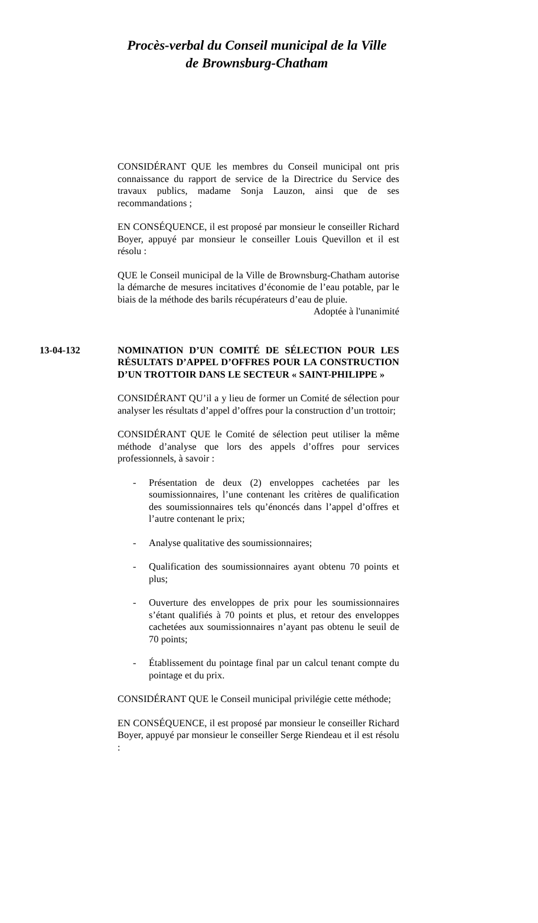Procès-verbal du Conseil municipal de la Ville de Brownsburg-Chatham
CONSIDÉRANT QUE les membres du Conseil municipal ont pris connaissance du rapport de service de la Directrice du Service des travaux publics, madame Sonja Lauzon, ainsi que de ses recommandations ;
EN CONSÉQUENCE, il est proposé par monsieur le conseiller Richard Boyer, appuyé par monsieur le conseiller Louis Quevillon et il est résolu :
QUE le Conseil municipal de la Ville de Brownsburg-Chatham autorise la démarche de mesures incitatives d’économie de l’eau potable, par le biais de la méthode des barils récupérateurs d’eau de pluie.
Adoptée à l'unanimité
13-04-132 NOMINATION D’UN COMITÉ DE SÉLECTION POUR LES RÉSULTATS D’APPEL D’OFFRES POUR LA CONSTRUCTION D’UN TROTTOIR DANS LE SECTEUR « SAINT-PHILIPPE »
CONSIDÉRANT QU’il a y lieu de former un Comité de sélection pour analyser les résultats d’appel d’offres pour la construction d’un trottoir;
CONSIDÉRANT QUE le Comité de sélection peut utiliser la même méthode d’analyse que lors des appels d’offres pour services professionnels, à savoir :
- Présentation de deux (2) enveloppes cachetées par les soumissionnaires, l’une contenant les critères de qualification des soumissionnaires tels qu’énoncés dans l’appel d’offres et l’autre contenant le prix;
- Analyse qualitative des soumissionnaires;
- Qualification des soumissionnaires ayant obtenu 70 points et plus;
- Ouverture des enveloppes de prix pour les soumissionnaires s’étant qualifiés à 70 points et plus, et retour des enveloppes cachetées aux soumissionnaires n’ayant pas obtenu le seuil de 70 points;
- Établissement du pointage final par un calcul tenant compte du pointage et du prix.
CONSIDÉRANT QUE le Conseil municipal privilégie cette méthode;
EN CONSÉQUENCE, il est proposé par monsieur le conseiller Richard Boyer, appuyé par monsieur le conseiller Serge Riendeau et il est résolu :